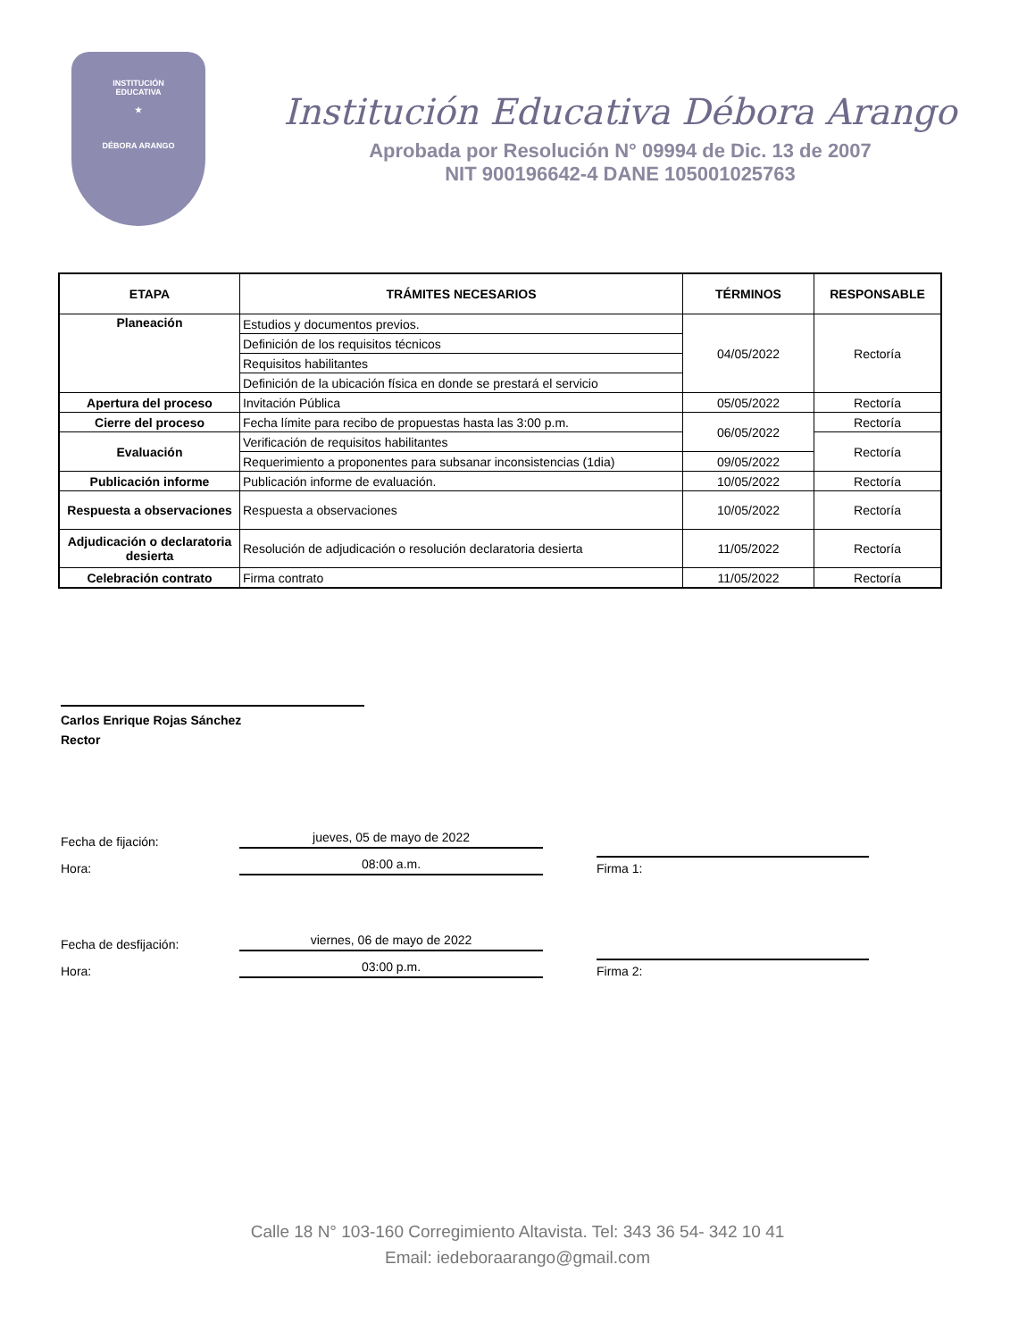INSTITUCIÓN
EDUCATIVA
★
DÉBORA ARANGO
Institución Educativa Débora Arango
Aprobada por Resolución N° 09994 de Dic. 13 de 2007
NIT 900196642-4 DANE 105001025763
| ETAPA | TRÁMITES NECESARIOS | TÉRMINOS | RESPONSABLE |
| --- | --- | --- | --- |
| Planeación | Estudios y documentos previos. | 04/05/2022 | Rectoría |
| | Definición de los requisitos técnicos | | |
| | Requisitos habilitantes | | |
| | Definición de la ubicación física en donde se prestará el servicio | | |
| Apertura del proceso | Invitación Pública | 05/05/2022 | Rectoría |
| Cierre del proceso | Fecha límite para recibo de propuestas hasta las 3:00 p.m. | 06/05/2022 | Rectoría |
| Evaluación | Verificación de requisitos habilitantes | | Rectoría |
| | Requerimiento a proponentes para subsanar inconsistencias (1dia) | 09/05/2022 | |
| Publicación informe | Publicación informe de evaluación. | 10/05/2022 | Rectoría |
| Respuesta a observaciones | Respuesta a observaciones | 10/05/2022 | Rectoría |
| Adjudicación o declaratoria desierta | Resolución de adjudicación o resolución declaratoria desierta | 11/05/2022 | Rectoría |
| Celebración contrato | Firma contrato | 11/05/2022 | Rectoría |
Carlos Enrique Rojas Sánchez
Rector
Fecha de fijación: jueves, 05 de mayo de 2022
Hora: 08:00 a.m. Firma 1:
Fecha de desfijación: viernes, 06 de mayo de 2022
Hora: 03:00 p.m. Firma 2:
Calle 18 N° 103-160 Corregimiento Altavista. Tel: 343 36 54- 342 10 41
Email: iedeboraarango@gmail.com